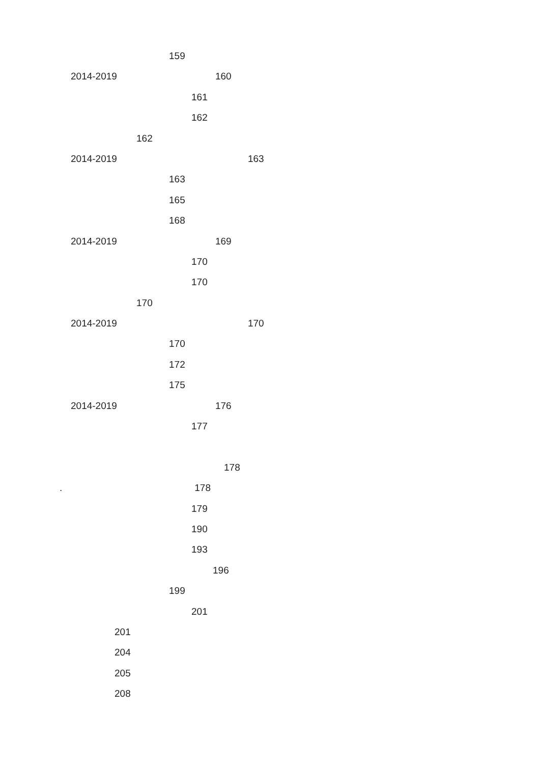159
2014-2019 160
161
162
162
2014-2019 163
163
165
168
2014-2019 169
170
170
170
2014-2019 170
170
172
175
2014-2019 176
177
178
. 178
179
190
193
196
199
201
201
204
205
208